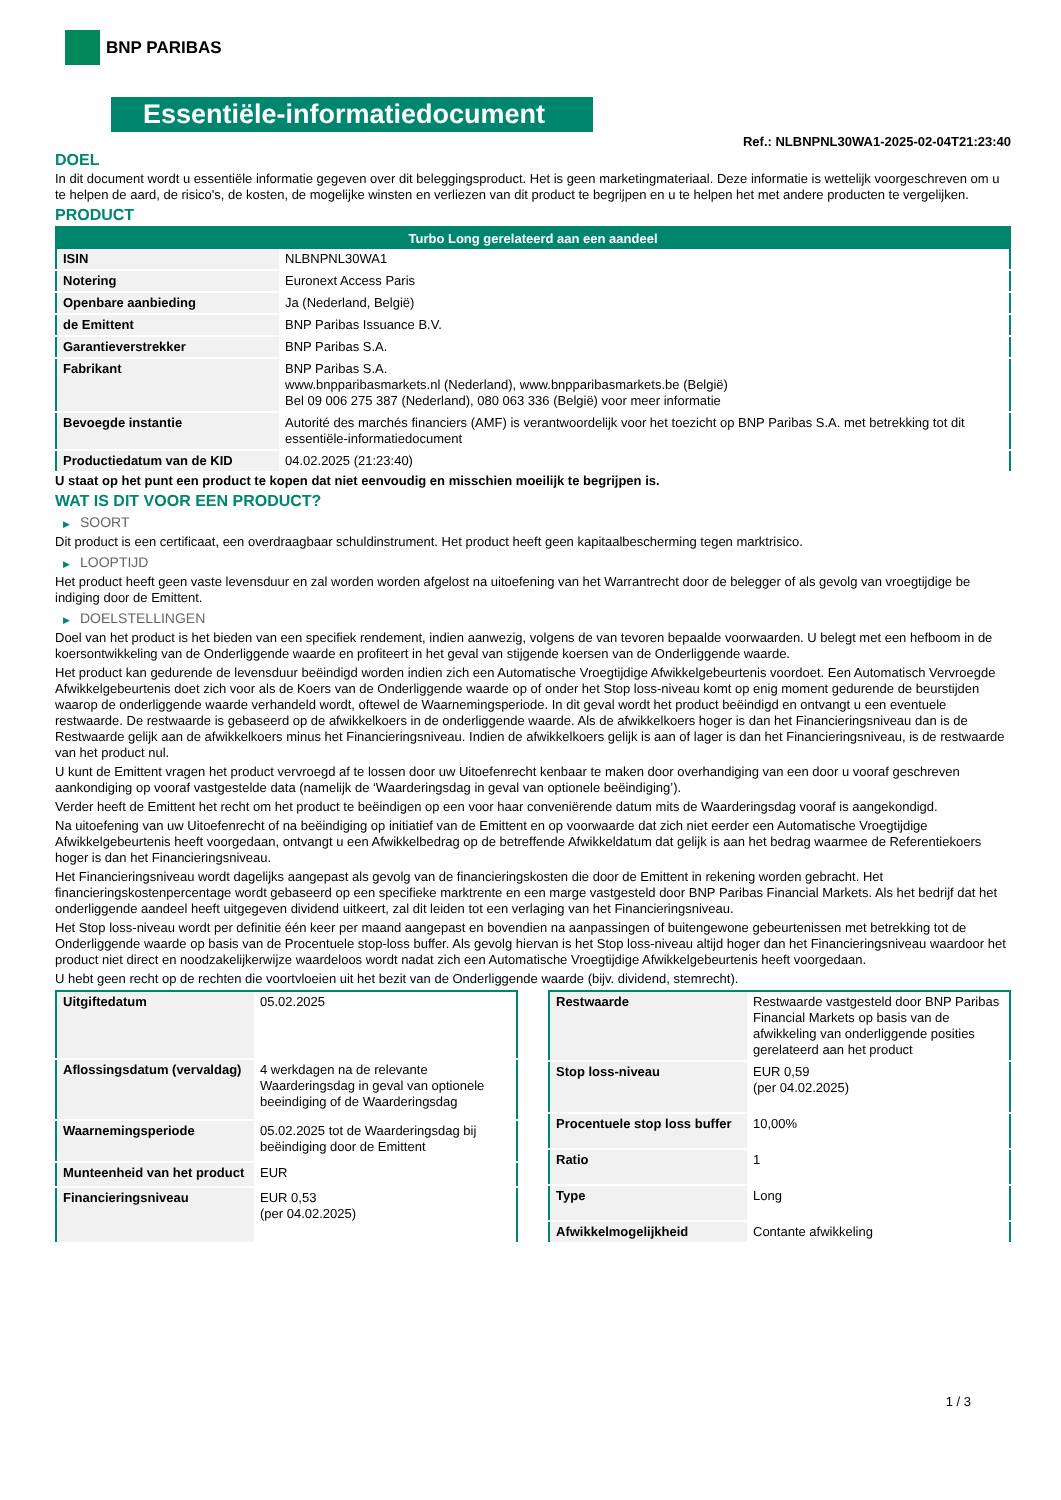BNP PARIBAS
Essentiële-informatiedocument
Ref.: NLBNPNL30WA1-2025-02-04T21:23:40
DOEL
In dit document wordt u essentiële informatie gegeven over dit beleggingsproduct. Het is geen marketingmateriaal. Deze informatie is wettelijk voorgeschreven om u te helpen de aard, de risico's, de kosten, de mogelijke winsten en verliezen van dit product te begrijpen en u te helpen het met andere producten te vergelijken.
PRODUCT
| Turbo Long gerelateerd aan een aandeel | |
| --- | --- |
| ISIN | NLBNPNL30WA1 |
| Notering | Euronext Access Paris |
| Openbare aanbieding | Ja (Nederland, België) |
| de Emittent | BNP Paribas Issuance B.V. |
| Garantieverstrekker | BNP Paribas S.A. |
| Fabrikant | BNP Paribas S.A. www.bnpparibasmarkets.nl (Nederland), www.bnpparibasmarkets.be (België) Bel 09 006 275 387 (Nederland), 080 063 336 (België) voor meer informatie |
| Bevoegde instantie | Autorité des marchés financiers (AMF) is verantwoordelijk voor het toezicht op BNP Paribas S.A. met betrekking tot dit essentiële-informatiedocument |
| Productiedatum van de KID | 04.02.2025 (21:23:40) |
U staat op het punt een product te kopen dat niet eenvoudig en misschien moeilijk te begrijpen is.
WAT IS DIT VOOR EEN PRODUCT?
▶ SOORT
Dit product is een certificaat, een overdraagbaar schuldinstrument. Het product heeft geen kapitaalbescherming tegen marktrisico.
▶ LOOPTIJD
Het product heeft geen vaste levensduur en zal worden worden afgelost na uitoefening van het Warrantrecht door de belegger of als gevolg van vroegtijdige be indiging door de Emittent.
▶ DOELSTELLINGEN
Doel van het product is het bieden van een specifiek rendement, indien aanwezig, volgens de van tevoren bepaalde voorwaarden. U belegt met een hefboom in de koersontwikkeling van de Onderliggende waarde en profiteert in het geval van stijgende koersen van de Onderliggende waarde.
Het product kan gedurende de levensduur beëindigd worden indien zich een Automatische Vroegtijdige Afwikkelgebeurtenis voordoet. Een Automatisch Vervroegde Afwikkelgebeurtenis doet zich voor als de Koers van de Onderliggende waarde op of onder het Stop loss-niveau komt op enig moment gedurende de beurstijden waarop de onderliggende waarde verhandeld wordt, oftewel de Waarnemingsperiode. In dit geval wordt het product beëindigd en ontvangt u een eventuele restwaarde. De restwaarde is gebaseerd op de afwikkelkoers in de onderliggende waarde. Als de afwikkelkoers hoger is dan het Financieringsniveau dan is de Restwaarde gelijk aan de afwikkelkoers minus het Financieringsniveau. Indien de afwikkelkoers gelijk is aan of lager is dan het Financieringsniveau, is de restwaarde van het product nul.
U kunt de Emittent vragen het product vervroegd af te lossen door uw Uitoefenrecht kenbaar te maken door overhandiging van een door u vooraf geschreven aankondiging op vooraf vastgestelde data (namelijk de ‘Waarderingsdag in geval van optionele beëindiging’).
Verder heeft de Emittent het recht om het product te beëindigen op een voor haar conveniërende datum mits de Waarderingsdag vooraf is aangekondigd.
Na uitoefening van uw Uitoefenrecht of na beëindiging op initiatief van de Emittent en op voorwaarde dat zich niet eerder een Automatische Vroegtijdige Afwikkelgebeurtenis heeft voorgedaan, ontvangt u een Afwikkelbedrag op de betreffende Afwikkeldatum dat gelijk is aan het bedrag waarmee de Referentiekoers hoger is dan het Financieringsniveau.
Het Financieringsniveau wordt dagelijks aangepast als gevolg van de financieringskosten die door de Emittent in rekening worden gebracht. Het financieringskostenpercentage wordt gebaseerd op een specifieke marktrente en een marge vastgesteld door BNP Paribas Financial Markets. Als het bedrijf dat het onderliggende aandeel heeft uitgegeven dividend uitkeert, zal dit leiden tot een verlaging van het Financieringsniveau.
Het Stop loss-niveau wordt per definitie één keer per maand aangepast en bovendien na aanpassingen of buitengewone gebeurtenissen met betrekking tot de Onderliggende waarde op basis van de Procentuele stop-loss buffer. Als gevolg hiervan is het Stop loss-niveau altijd hoger dan het Financieringsniveau waardoor het product niet direct en noodzakelijkerwijze waardeloos wordt nadat zich een Automatische Vroegtijdige Afwikkelgebeurtenis heeft voorgedaan.
U hebt geen recht op de rechten die voortvloeien uit het bezit van de Onderliggende waarde (bijv. dividend, stemrecht).
| Uitgiftedatum | 05.02.2025 |
| Aflossingsdatum (vervaldag) | 4 werkdagen na de relevante Waarderingsdag in geval van optionele beeindiging of de Waarderingsdag |
| Waarnemingsperiode | 05.02.2025 tot de Waarderingsdag bij beëindiging door de Emittent |
| Munteenheid van het product | EUR |
| Financieringsniveau | EUR 0,53 (per 04.02.2025) |
| Restwaarde | Restwaarde vastgesteld door BNP Paribas Financial Markets op basis van de afwikkeling van onderliggende posities gerelateerd aan het product |
| Stop loss-niveau | EUR 0,59 (per 04.02.2025) |
| Procentuele stop loss buffer | 10,00% |
| Ratio | 1 |
| Type | Long |
| Afwikkelmogelijkheid | Contante afwikkeling |
1 / 3